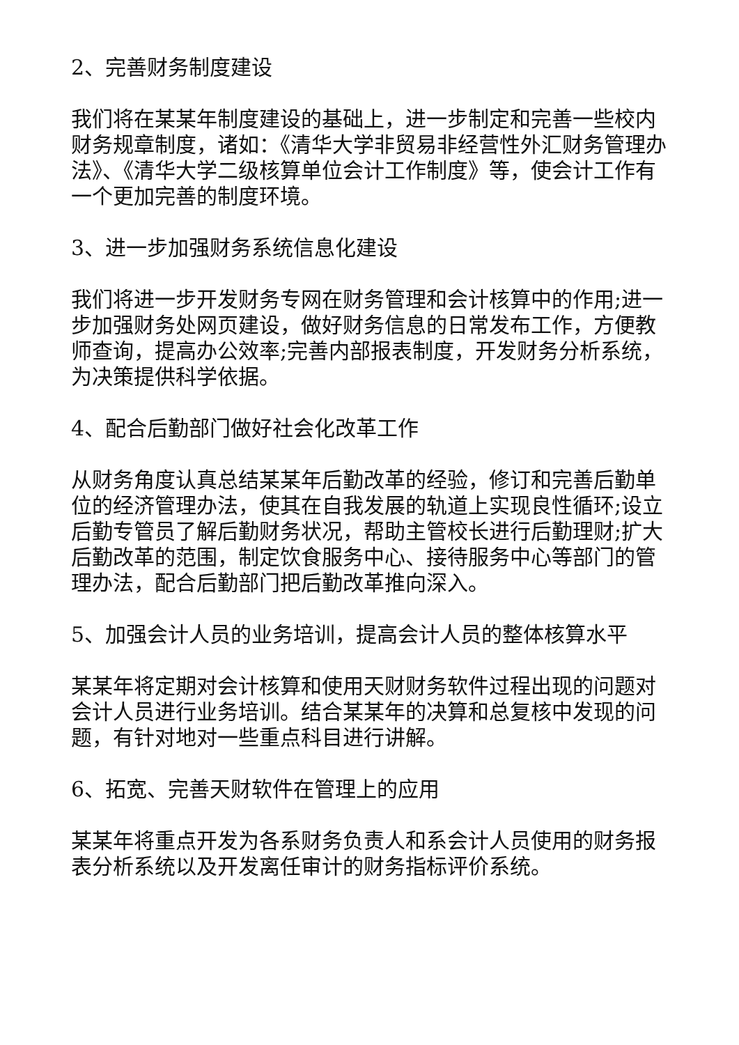2、完善财务制度建设
我们将在某某年制度建设的基础上，进一步制定和完善一些校内财务规章制度，诸如：《清华大学非贸易非经营性外汇财务管理办法》、《清华大学二级核算单位会计工作制度》等，使会计工作有一个更加完善的制度环境。
3、进一步加强财务系统信息化建设
我们将进一步开发财务专网在财务管理和会计核算中的作用;进一步加强财务处网页建设，做好财务信息的日常发布工作，方便教师查询，提高办公效率;完善内部报表制度，开发财务分析系统，为决策提供科学依据。
4、配合后勤部门做好社会化改革工作
从财务角度认真总结某某年后勤改革的经验，修订和完善后勤单位的经济管理办法，使其在自我发展的轨道上实现良性循环;设立后勤专管员了解后勤财务状况，帮助主管校长进行后勤理财;扩大后勤改革的范围，制定饮食服务中心、接待服务中心等部门的管理办法，配合后勤部门把后勤改革推向深入。
5、加强会计人员的业务培训，提高会计人员的整体核算水平
某某年将定期对会计核算和使用天财财务软件过程出现的问题对会计人员进行业务培训。结合某某年的决算和总复核中发现的问题，有针对地对一些重点科目进行讲解。
6、拓宽、完善天财软件在管理上的应用
某某年将重点开发为各系财务负责人和系会计人员使用的财务报表分析系统以及开发离任审计的财务指标评价系统。